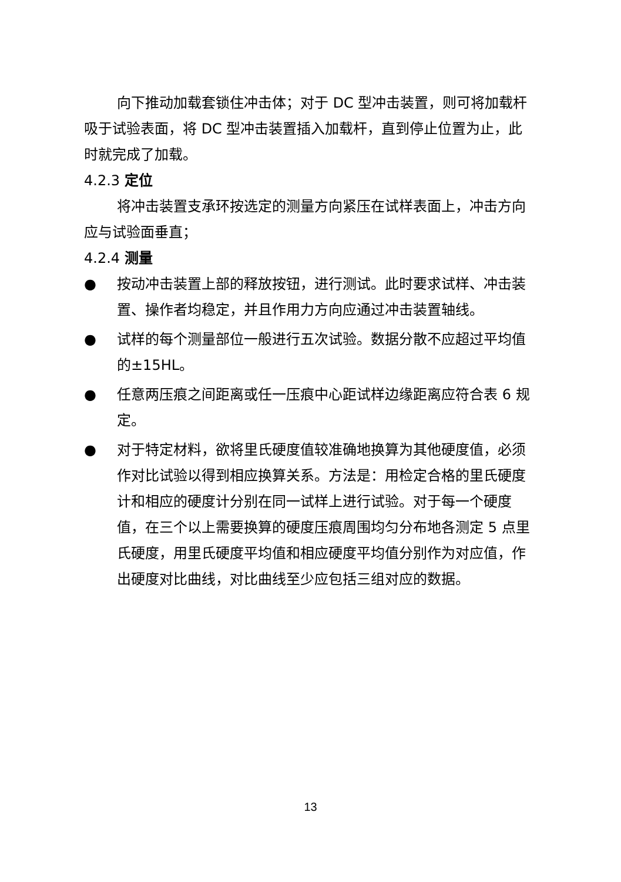向下推动加载套锁住冲击体；对于 DC 型冲击装置，则可将加载杆吸于试验表面，将 DC 型冲击装置插入加载杆，直到停止位置为止，此时就完成了加载。
4.2.3 定位
将冲击装置支承环按选定的测量方向紧压在试样表面上，冲击方向应与试验面垂直；
4.2.4 测量
● 按动冲击装置上部的释放按钮，进行测试。此时要求试样、冲击装置、操作者均稳定，并且作用力方向应通过冲击装置轴线。
● 试样的每个测量部位一般进行五次试验。数据分散不应超过平均值的±15HL。
● 任意两压痕之间距离或任一压痕中心距试样边缘距离应符合表 6 规定。
● 对于特定材料，欲将里氏硬度值较准确地换算为其他硬度值，必须作对比试验以得到相应换算关系。方法是：用检定合格的里氏硬度计和相应的硬度计分别在同一试样上进行试验。对于每一个硬度值，在三个以上需要换算的硬度压痕周围均匀分布地各测定 5 点里氏硬度，用里氏硬度平均值和相应硬度平均值分别作为对应值，作出硬度对比曲线，对比曲线至少应包括三组对应的数据。
13